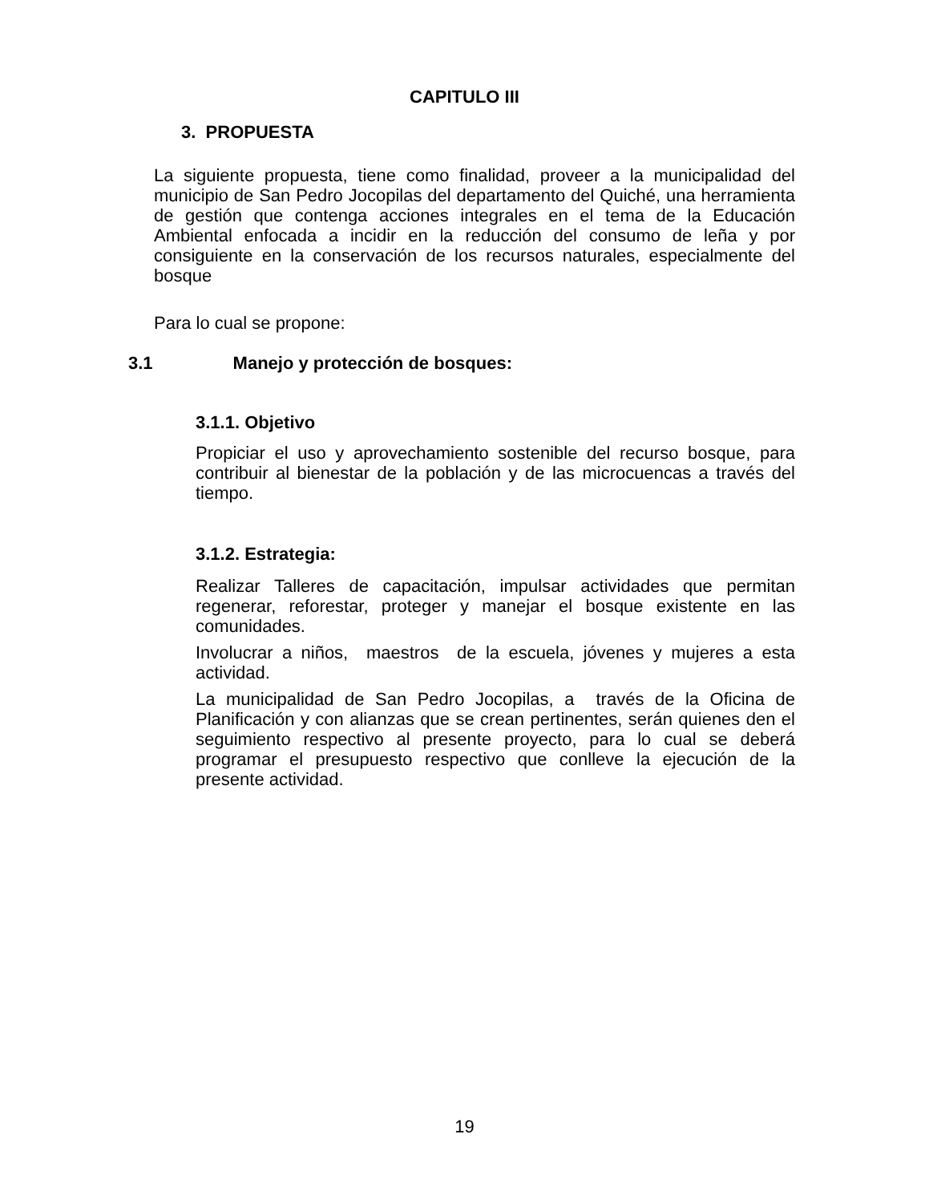CAPITULO III
3. PROPUESTA
La siguiente propuesta, tiene como finalidad, proveer a la municipalidad del municipio de San Pedro Jocopilas del departamento del Quiché, una herramienta de gestión que contenga acciones integrales en el tema de la Educación Ambiental enfocada a incidir en la reducción del consumo de leña y por consiguiente en la conservación de los recursos naturales, especialmente del bosque
Para lo cual se propone:
3.1 Manejo y protección de bosques:
3.1.1. Objetivo
Propiciar el uso y aprovechamiento sostenible del recurso bosque, para contribuir al bienestar de la población y de las microcuencas a través del tiempo.
3.1.2. Estrategia:
Realizar Talleres de capacitación, impulsar actividades que permitan regenerar, reforestar, proteger y manejar el bosque existente en las comunidades.
Involucrar a niños, maestros de la escuela, jóvenes y mujeres a esta actividad.
La municipalidad de San Pedro Jocopilas, a través de la Oficina de Planificación y con alianzas que se crean pertinentes, serán quienes den el seguimiento respectivo al presente proyecto, para lo cual se deberá programar el presupuesto respectivo que conlleve la ejecución de la presente actividad.
19